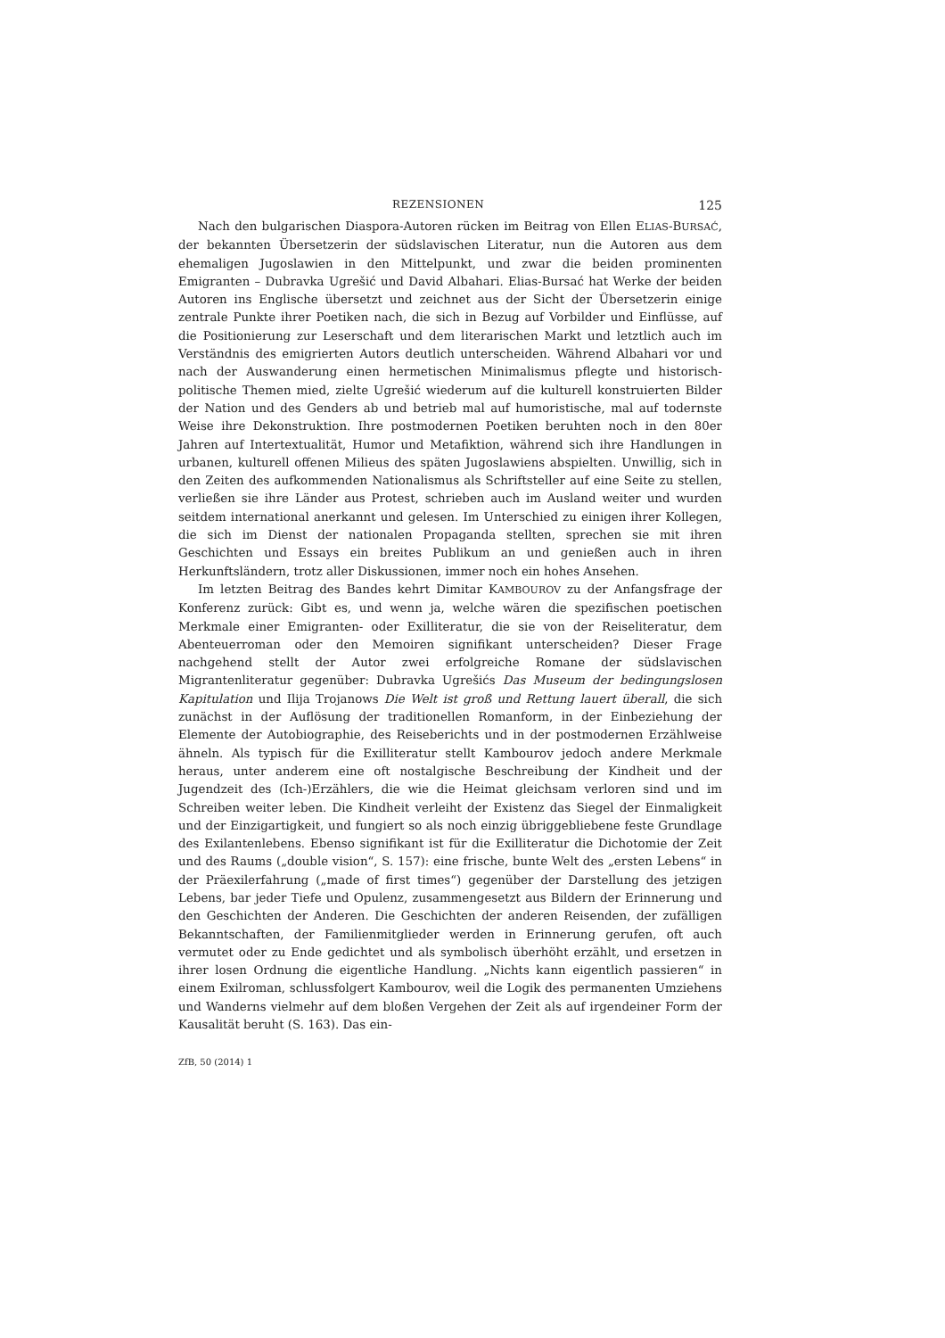REZENSIONEN 125
Nach den bulgarischen Diaspora-Autoren rücken im Beitrag von Ellen ELIAS-BURSAĆ, der bekannten Übersetzerin der südslavischen Literatur, nun die Autoren aus dem ehemaligen Jugoslawien in den Mittelpunkt, und zwar die beiden prominenten Emigranten – Dubravka Ugrešić und David Albahari. Elias-Bursać hat Werke der beiden Autoren ins Englische übersetzt und zeichnet aus der Sicht der Übersetzerin einige zentrale Punkte ihrer Poetiken nach, die sich in Bezug auf Vorbilder und Einflüsse, auf die Positionierung zur Leserschaft und dem literarischen Markt und letztlich auch im Verständnis des emigrierten Autors deutlich unterscheiden. Während Albahari vor und nach der Auswanderung einen hermetischen Minimalismus pflegte und historisch-politische Themen mied, zielte Ugrešić wiederum auf die kulturell konstruierten Bilder der Nation und des Genders ab und betrieb mal auf humoristische, mal auf todernste Weise ihre Dekonstruktion. Ihre postmodernen Poetiken beruhten noch in den 80er Jahren auf Intertextualität, Humor und Metafiktion, während sich ihre Handlungen in urbanen, kulturell offenen Milieus des späten Jugoslawiens abspielten. Unwillig, sich in den Zeiten des aufkommenden Nationalismus als Schriftsteller auf eine Seite zu stellen, verließen sie ihre Länder aus Protest, schrieben auch im Ausland weiter und wurden seitdem international anerkannt und gelesen. Im Unterschied zu einigen ihrer Kollegen, die sich im Dienst der nationalen Propaganda stellten, sprechen sie mit ihren Geschichten und Essays ein breites Publikum an und genießen auch in ihren Herkunftsländern, trotz aller Diskussionen, immer noch ein hohes Ansehen.
Im letzten Beitrag des Bandes kehrt Dimitar KAMBOUROV zu der Anfangsfrage der Konferenz zurück: Gibt es, und wenn ja, welche wären die spezifischen poetischen Merkmale einer Emigranten- oder Exilliteratur, die sie von der Reiseliteratur, dem Abenteuerroman oder den Memoiren signifikant unterscheiden? Dieser Frage nachgehend stellt der Autor zwei erfolgreiche Romane der südslavischen Migrantenliteratur gegenüber: Dubravka Ugrešićs Das Museum der bedingungslosen Kapitulation und Ilija Trojanows Die Welt ist groß und Rettung lauert überall, die sich zunächst in der Auflösung der traditionellen Romanform, in der Einbeziehung der Elemente der Autobiographie, des Reiseberichts und in der postmodernen Erzählweise ähneln. Als typisch für die Exilliteratur stellt Kambourov jedoch andere Merkmale heraus, unter anderem eine oft nostalgische Beschreibung der Kindheit und der Jugendzeit des (Ich-)Erzählers, die wie die Heimat gleichsam verloren sind und im Schreiben weiter leben. Die Kindheit verleiht der Existenz das Siegel der Einmaligkeit und der Einzigartigkeit, und fungiert so als noch einzig übriggebliebene feste Grundlage des Exilantenlebens. Ebenso signifikant ist für die Exilliteratur die Dichotomie der Zeit und des Raums („double vision“, S. 157): eine frische, bunte Welt des „ersten Lebens“ in der Präexilerfahrung („made of first times“) gegenüber der Darstellung des jetzigen Lebens, bar jeder Tiefe und Opulenz, zusammengesetzt aus Bildern der Erinnerung und den Geschichten der Anderen. Die Geschichten der anderen Reisenden, der zufälligen Bekanntschaften, der Familienmitglieder werden in Erinnerung gerufen, oft auch vermutet oder zu Ende gedichtet und als symbolisch überhöht erzählt, und ersetzen in ihrer losen Ordnung die eigentliche Handlung. „Nichts kann eigentlich passieren“ in einem Exilroman, schlussfolgert Kambourov, weil die Logik des permanenten Umziehens und Wanderns vielmehr auf dem bloßen Vergehen der Zeit als auf irgendeiner Form der Kausalität beruht (S. 163). Das ein-
ZfB, 50 (2014) 1